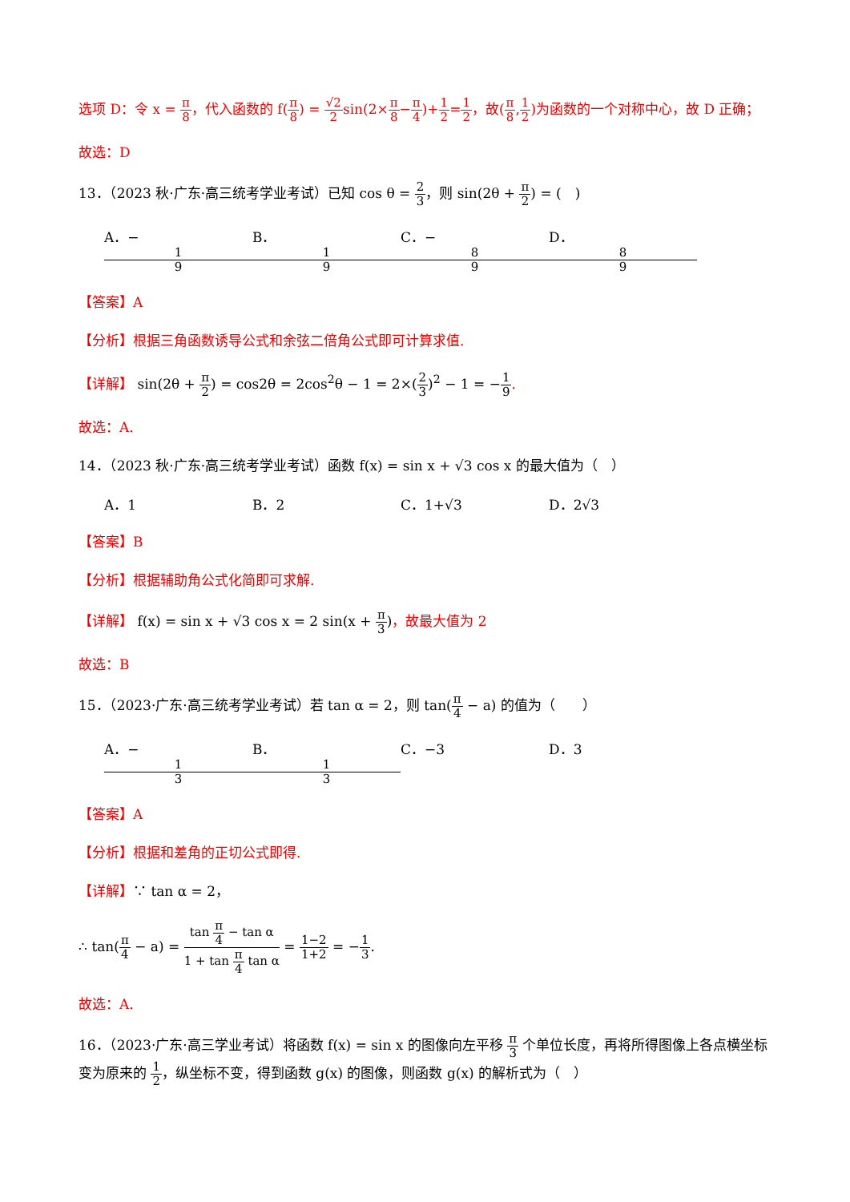选项 D：令 x = π 8，代入函数的 f(π 8) = √2 2sin(2×π 8−π 4)+1 2=1 2，故(π 8,1 2)为函数的一个对称中心，故 D 正确；
故选：D
13．（2023 秋·广东·高三统考学业考试）已知 cos θ = 2 3，则 sin(2θ + π 2) = (　)
A．− 1 9 B． 1 9 C．− 8 9 D． 8 9
【答案】A
【分析】根据三角函数诱导公式和余弦二倍角公式即可计算求值.
【详解】 sin(2θ + π 2) = cos2θ = 2cos<sup>2</sup>θ − 1 = 2×(2 3)<sup>2</sup> − 1 = −1 9.
故选：A.
14．（2023 秋·广东·高三统考学业考试）函数 f(x) = sin x + √3 cos x 的最大值为（　）
A．1 B．2 C．1+√3 D．2√3
【答案】B
【分析】根据辅助角公式化简即可求解.
【详解】 f(x) = sin x + √3 cos x = 2 sin(x + π 3)，故最大值为 2
故选：B
15．（2023·广东·高三统考学业考试）若 tan α = 2，则 tan(π 4 − a) 的值为（　　）
A．− 1 3 B． 1 3 C．−3 D．3
【答案】A
【分析】根据和差角的正切公式即得.
【详解】∵ tan α = 2，
∴ tan(π 4 − a) = tan π 4 − tan α 1 + tan π 4 tan α = 1−2 1+2 = −1 3.
故选：A.
16．（2023·广东·高三学业考试）将函数 f(x) = sin x 的图像向左平移 π 3 个单位长度，再将所得图像上各点横坐标变为原来的 1 2，纵坐标不变，得到函数 g(x) 的图像，则函数 g(x) 的解析式为（　）